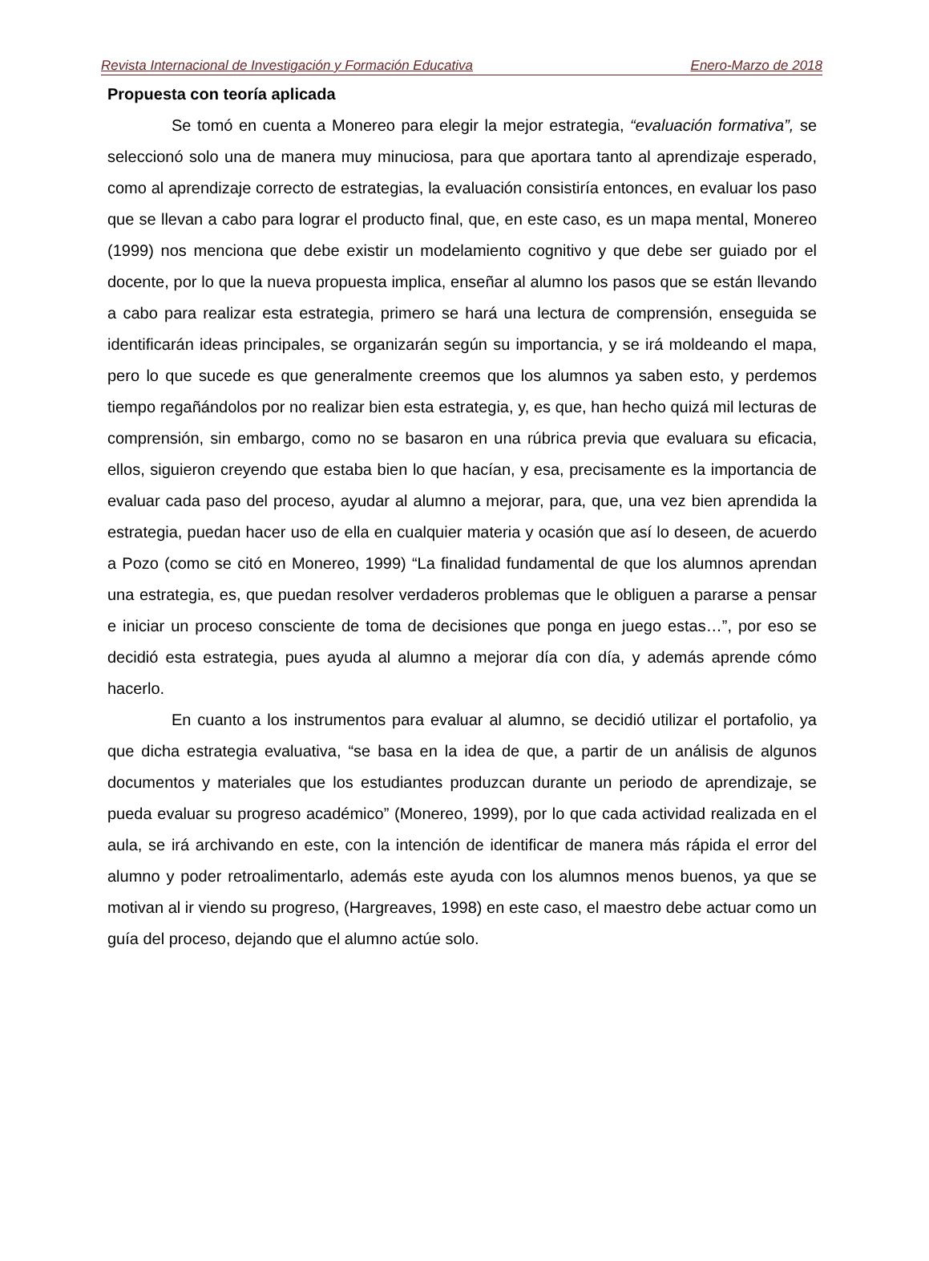Revista Internacional de Investigación y Formación Educativa Enero-Marzo de 2018
Propuesta con teoría aplicada
Se tomó en cuenta a Monereo para elegir la mejor estrategia, “evaluación formativa”, se seleccionó solo una de manera muy minuciosa, para que aportara tanto al aprendizaje esperado, como al aprendizaje correcto de estrategias, la evaluación consistiría entonces, en evaluar los paso que se llevan a cabo para lograr el producto final, que, en este caso, es un mapa mental, Monereo (1999) nos menciona que debe existir un modelamiento cognitivo y que debe ser guiado por el docente, por lo que la nueva propuesta implica, enseñar al alumno los pasos que se están llevando a cabo para realizar esta estrategia, primero se hará una lectura de comprensión, enseguida se identificarán ideas principales, se organizarán según su importancia, y se irá moldeando el mapa, pero lo que sucede es que generalmente creemos que los alumnos ya saben esto, y perdemos tiempo regañándolos por no realizar bien esta estrategia, y, es que, han hecho quizá mil lecturas de comprensión, sin embargo, como no se basaron en una rúbrica previa que evaluara su eficacia, ellos, siguieron creyendo que estaba bien lo que hacían, y esa, precisamente es la importancia de evaluar cada paso del proceso, ayudar al alumno a mejorar, para, que, una vez bien aprendida la estrategia, puedan hacer uso de ella en cualquier materia y ocasión que así lo deseen, de acuerdo a Pozo (como se citó en Monereo, 1999) “La finalidad fundamental de que los alumnos aprendan una estrategia, es, que puedan resolver verdaderos problemas que le obliguen a pararse a pensar e iniciar un proceso consciente de toma de decisiones que ponga en juego estas…”, por eso se decidió esta estrategia, pues ayuda al alumno a mejorar día con día, y además aprende cómo hacerlo.
En cuanto a los instrumentos para evaluar al alumno, se decidió utilizar el portafolio, ya que dicha estrategia evaluativa, “se basa en la idea de que, a partir de un análisis de algunos documentos y materiales que los estudiantes produzcan durante un periodo de aprendizaje, se pueda evaluar su progreso académico” (Monereo, 1999), por lo que cada actividad realizada en el aula, se irá archivando en este, con la intención de identificar de manera más rápida el error del alumno y poder retroalimentarlo, además este ayuda con los alumnos menos buenos, ya que se motivan al ir viendo su progreso, (Hargreaves, 1998) en este caso, el maestro debe actuar como un guía del proceso, dejando que el alumno actúe solo.